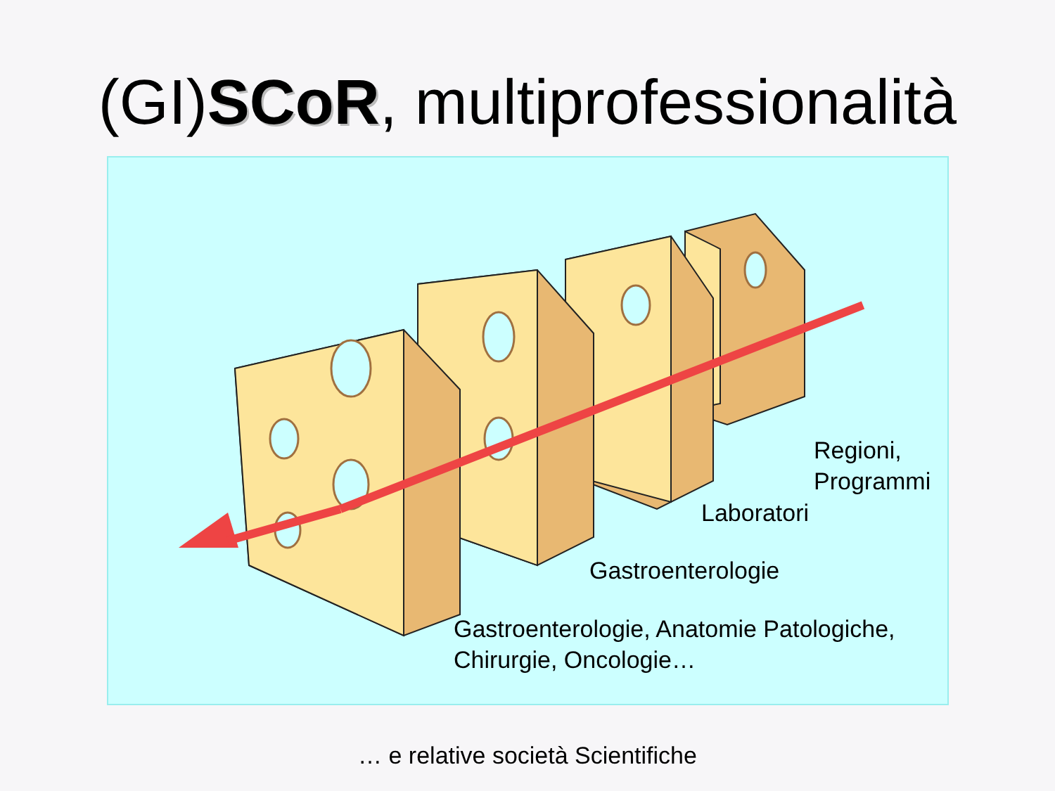(GI)SCoR, multiprofessionalità
Regioni,
Programmi
Laboratori
Gastroenterologie
Gastroenterologie, Anatomie Patologiche,
Chirurgie, Oncologie…
… e relative società Scientifiche